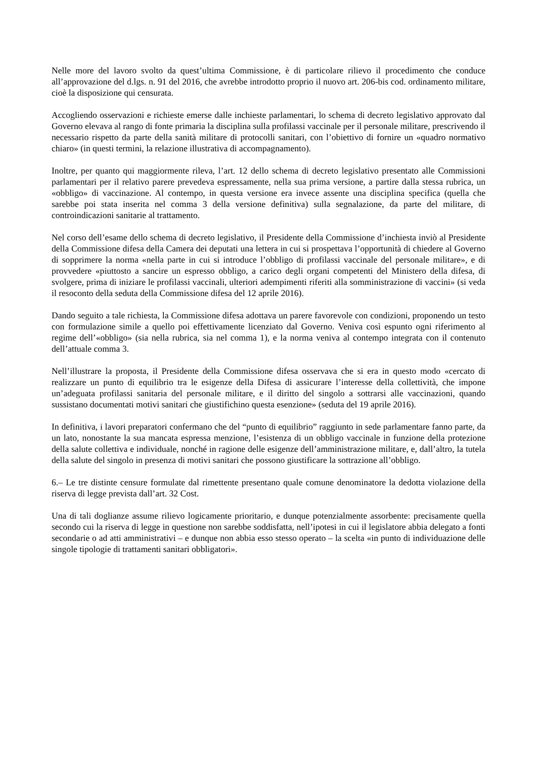Nelle more del lavoro svolto da quest’ultima Commissione, è di particolare rilievo il procedimento che conduce all’approvazione del d.lgs. n. 91 del 2016, che avrebbe introdotto proprio il nuovo art. 206-bis cod. ordinamento militare, cioè la disposizione qui censurata.
Accogliendo osservazioni e richieste emerse dalle inchieste parlamentari, lo schema di decreto legislativo approvato dal Governo elevava al rango di fonte primaria la disciplina sulla profilassi vaccinale per il personale militare, prescrivendo il necessario rispetto da parte della sanità militare di protocolli sanitari, con l’obiettivo di fornire un «quadro normativo chiaro» (in questi termini, la relazione illustrativa di accompagnamento).
Inoltre, per quanto qui maggiormente rileva, l’art. 12 dello schema di decreto legislativo presentato alle Commissioni parlamentari per il relativo parere prevedeva espressamente, nella sua prima versione, a partire dalla stessa rubrica, un «obbligo» di vaccinazione. Al contempo, in questa versione era invece assente una disciplina specifica (quella che sarebbe poi stata inserita nel comma 3 della versione definitiva) sulla segnalazione, da parte del militare, di controindicazioni sanitarie al trattamento.
Nel corso dell’esame dello schema di decreto legislativo, il Presidente della Commissione d’inchiesta inviò al Presidente della Commissione difesa della Camera dei deputati una lettera in cui si prospettava l’opportunità di chiedere al Governo di sopprimere la norma «nella parte in cui si introduce l’obbligo di profilassi vaccinale del personale militare», e di provvedere «piuttosto a sancire un espresso obbligo, a carico degli organi competenti del Ministero della difesa, di svolgere, prima di iniziare le profilassi vaccinali, ulteriori adempimenti riferiti alla somministrazione di vaccini» (si veda il resoconto della seduta della Commissione difesa del 12 aprile 2016).
Dando seguito a tale richiesta, la Commissione difesa adottava un parere favorevole con condizioni, proponendo un testo con formulazione simile a quello poi effettivamente licenziato dal Governo. Veniva così espunto ogni riferimento al regime dell’«obbligo» (sia nella rubrica, sia nel comma 1), e la norma veniva al contempo integrata con il contenuto dell’attuale comma 3.
Nell’illustrare la proposta, il Presidente della Commissione difesa osservava che si era in questo modo «cercato di realizzare un punto di equilibrio tra le esigenze della Difesa di assicurare l’interesse della collettività, che impone un’adeguata profilassi sanitaria del personale militare, e il diritto del singolo a sottrarsi alle vaccinazioni, quando sussistano documentati motivi sanitari che giustifichino questa esenzione» (seduta del 19 aprile 2016).
In definitiva, i lavori preparatori confermano che del “punto di equilibrio” raggiunto in sede parlamentare fanno parte, da un lato, nonostante la sua mancata espressa menzione, l’esistenza di un obbligo vaccinale in funzione della protezione della salute collettiva e individuale, nonché in ragione delle esigenze dell’amministrazione militare, e, dall’altro, la tutela della salute del singolo in presenza di motivi sanitari che possono giustificare la sottrazione all’obbligo.
6.– Le tre distinte censure formulate dal rimettente presentano quale comune denominatore la dedotta violazione della riserva di legge prevista dall’art. 32 Cost.
Una di tali doglianze assume rilievo logicamente prioritario, e dunque potenzialmente assorbente: precisamente quella secondo cui la riserva di legge in questione non sarebbe soddisfatta, nell’ipotesi in cui il legislatore abbia delegato a fonti secondarie o ad atti amministrativi – e dunque non abbia esso stesso operato – la scelta «in punto di individuazione delle singole tipologie di trattamenti sanitari obbligatori».